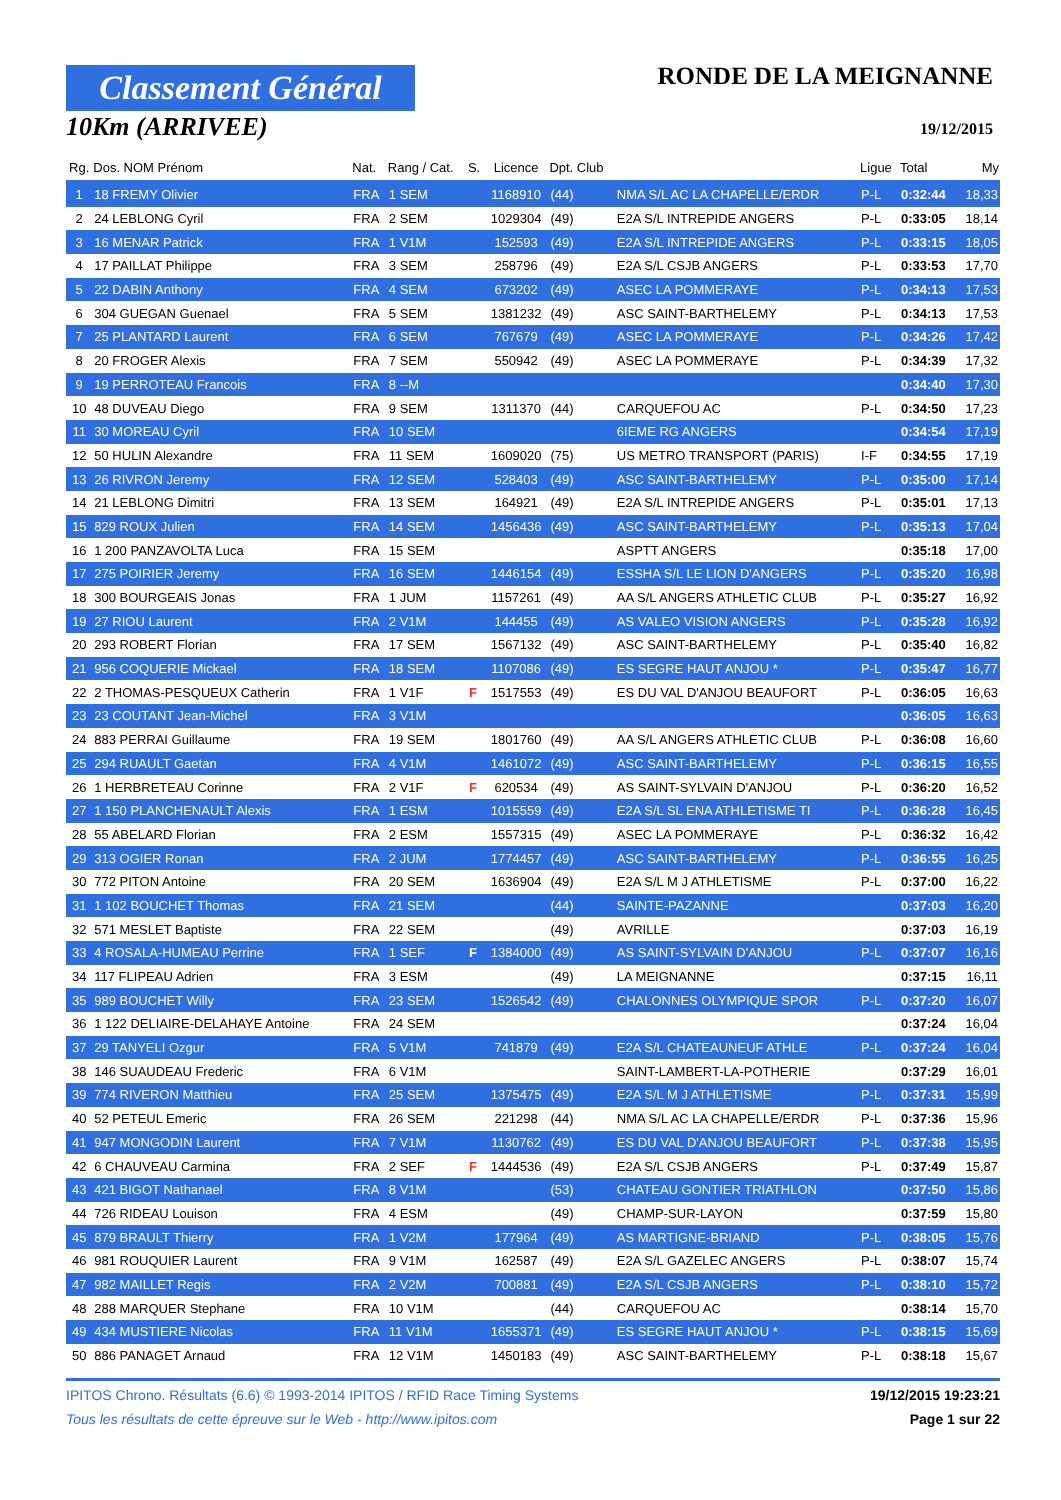Classement Général
10Km (ARRIVEE)
RONDE DE LA MEIGNANNE
19/12/2015
| Rg. | Dos. NOM Prénom | Nat. | Rang / Cat. | S. | Licence | Dpt. Club | | Ligue | Total | My |
| --- | --- | --- | --- | --- | --- | --- | --- | --- | --- | --- |
| 1 | 18 FREMY Olivier | FRA | 1 SEM | | 1168910 | (44) | NMA S/L AC LA CHAPELLE/ERDR | P-L | 0:32:44 | 18,33 |
| 2 | 24 LEBLONG Cyril | FRA | 2 SEM | | 1029304 | (49) | E2A S/L INTREPIDE ANGERS | P-L | 0:33:05 | 18,14 |
| 3 | 16 MENAR Patrick | FRA | 1 V1M | | 152593 | (49) | E2A S/L INTREPIDE ANGERS | P-L | 0:33:15 | 18,05 |
| 4 | 17 PAILLAT Philippe | FRA | 3 SEM | | 258796 | (49) | E2A S/L CSJB ANGERS | P-L | 0:33:53 | 17,70 |
| 5 | 22 DABIN Anthony | FRA | 4 SEM | | 673202 | (49) | ASEC LA POMMERAYE | P-L | 0:34:13 | 17,53 |
| 6 | 304 GUEGAN Guenael | FRA | 5 SEM | | 1381232 | (49) | ASC SAINT-BARTHELEMY | P-L | 0:34:13 | 17,53 |
| 7 | 25 PLANTARD Laurent | FRA | 6 SEM | | 767679 | (49) | ASEC LA POMMERAYE | P-L | 0:34:26 | 17,42 |
| 8 | 20 FROGER Alexis | FRA | 7 SEM | | 550942 | (49) | ASEC LA POMMERAYE | P-L | 0:34:39 | 17,32 |
| 9 | 19 PERROTEAU Francois | FRA | 8 --M | | | | | | 0:34:40 | 17,30 |
| 10 | 48 DUVEAU Diego | FRA | 9 SEM | | 1311370 | (44) | CARQUEFOU AC | P-L | 0:34:50 | 17,23 |
| 11 | 30 MOREAU Cyril | FRA | 10 SEM | | | | 6IEME RG ANGERS | | 0:34:54 | 17,19 |
| 12 | 50 HULIN Alexandre | FRA | 11 SEM | | 1609020 | (75) | US METRO TRANSPORT (PARIS) | I-F | 0:34:55 | 17,19 |
| 13 | 26 RIVRON Jeremy | FRA | 12 SEM | | 528403 | (49) | ASC SAINT-BARTHELEMY | P-L | 0:35:00 | 17,14 |
| 14 | 21 LEBLONG Dimitri | FRA | 13 SEM | | 164921 | (49) | E2A S/L INTREPIDE ANGERS | P-L | 0:35:01 | 17,13 |
| 15 | 829 ROUX Julien | FRA | 14 SEM | | 1456436 | (49) | ASC SAINT-BARTHELEMY | P-L | 0:35:13 | 17,04 |
| 16 | 1 200 PANZAVOLTA Luca | FRA | 15 SEM | | | | ASPTT ANGERS | | 0:35:18 | 17,00 |
| 17 | 275 POIRIER Jeremy | FRA | 16 SEM | | 1446154 | (49) | ESSHA S/L LE LION D'ANGERS | P-L | 0:35:20 | 16,98 |
| 18 | 300 BOURGEAIS Jonas | FRA | 1 JUM | | 1157261 | (49) | AA S/L ANGERS ATHLETIC CLUB | P-L | 0:35:27 | 16,92 |
| 19 | 27 RIOU Laurent | FRA | 2 V1M | | 144455 | (49) | AS VALEO VISION ANGERS | P-L | 0:35:28 | 16,92 |
| 20 | 293 ROBERT Florian | FRA | 17 SEM | | 1567132 | (49) | ASC SAINT-BARTHELEMY | P-L | 0:35:40 | 16,82 |
| 21 | 956 COQUERIE Mickael | FRA | 18 SEM | | 1107086 | (49) | ES SEGRE HAUT ANJOU * | P-L | 0:35:47 | 16,77 |
| 22 | 2 THOMAS-PESQUEUX Catherin | FRA | 1 V1F | F | 1517553 | (49) | ES DU VAL D'ANJOU BEAUFORT | P-L | 0:36:05 | 16,63 |
| 23 | 23 COUTANT Jean-Michel | FRA | 3 V1M | | | | | | 0:36:05 | 16,63 |
| 24 | 883 PERRAI Guillaume | FRA | 19 SEM | | 1801760 | (49) | AA S/L ANGERS ATHLETIC CLUB | P-L | 0:36:08 | 16,60 |
| 25 | 294 RUAULT Gaetan | FRA | 4 V1M | | 1461072 | (49) | ASC SAINT-BARTHELEMY | P-L | 0:36:15 | 16,55 |
| 26 | 1 HERBRETEAU Corinne | FRA | 2 V1F | F | 620534 | (49) | AS SAINT-SYLVAIN D'ANJOU | P-L | 0:36:20 | 16,52 |
| 27 | 1 150 PLANCHENAULT Alexis | FRA | 1 ESM | | 1015559 | (49) | E2A S/L SL ENA ATHLETISME TI | P-L | 0:36:28 | 16,45 |
| 28 | 55 ABELARD Florian | FRA | 2 ESM | | 1557315 | (49) | ASEC LA POMMERAYE | P-L | 0:36:32 | 16,42 |
| 29 | 313 OGIER Ronan | FRA | 2 JUM | | 1774457 | (49) | ASC SAINT-BARTHELEMY | P-L | 0:36:55 | 16,25 |
| 30 | 772 PITON Antoine | FRA | 20 SEM | | 1636904 | (49) | E2A S/L M J ATHLETISME | P-L | 0:37:00 | 16,22 |
| 31 | 1 102 BOUCHET Thomas | FRA | 21 SEM | | | (44) | SAINTE-PAZANNE | | 0:37:03 | 16,20 |
| 32 | 571 MESLET Baptiste | FRA | 22 SEM | | | (49) | AVRILLE | | 0:37:03 | 16,19 |
| 33 | 4 ROSALA-HUMEAU Perrine | FRA | 1 SEF | F | 1384000 | (49) | AS SAINT-SYLVAIN D'ANJOU | P-L | 0:37:07 | 16,16 |
| 34 | 117 FLIPEAU Adrien | FRA | 3 ESM | | | (49) | LA MEIGNANNE | | 0:37:15 | 16,11 |
| 35 | 989 BOUCHET Willy | FRA | 23 SEM | | 1526542 | (49) | CHALONNES OLYMPIQUE SPOR | P-L | 0:37:20 | 16,07 |
| 36 | 1 122 DELIAIRE-DELAHAYE Antoine | FRA | 24 SEM | | | | | | 0:37:24 | 16,04 |
| 37 | 29 TANYELI Ozgur | FRA | 5 V1M | | 741879 | (49) | E2A S/L CHATEAUNEUF ATHLE | P-L | 0:37:24 | 16,04 |
| 38 | 146 SUAUDEAU Frederic | FRA | 6 V1M | | | | SAINT-LAMBERT-LA-POTHERIE | | 0:37:29 | 16,01 |
| 39 | 774 RIVERON Matthieu | FRA | 25 SEM | | 1375475 | (49) | E2A S/L M J ATHLETISME | P-L | 0:37:31 | 15,99 |
| 40 | 52 PETEUL Emeric | FRA | 26 SEM | | 221298 | (44) | NMA S/L AC LA CHAPELLE/ERDR | P-L | 0:37:36 | 15,96 |
| 41 | 947 MONGODIN Laurent | FRA | 7 V1M | | 1130762 | (49) | ES DU VAL D'ANJOU BEAUFORT | P-L | 0:37:38 | 15,95 |
| 42 | 6 CHAUVEAU Carmina | FRA | 2 SEF | F | 1444536 | (49) | E2A S/L CSJB ANGERS | P-L | 0:37:49 | 15,87 |
| 43 | 421 BIGOT Nathanael | FRA | 8 V1M | | | (53) | CHATEAU GONTIER TRIATHLON | | 0:37:50 | 15,86 |
| 44 | 726 RIDEAU Louison | FRA | 4 ESM | | | (49) | CHAMP-SUR-LAYON | | 0:37:59 | 15,80 |
| 45 | 879 BRAULT Thierry | FRA | 1 V2M | | 177964 | (49) | AS MARTIGNE-BRIAND | P-L | 0:38:05 | 15,76 |
| 46 | 981 ROUQUIER Laurent | FRA | 9 V1M | | 162587 | (49) | E2A S/L GAZELEC ANGERS | P-L | 0:38:07 | 15,74 |
| 47 | 982 MAILLET Regis | FRA | 2 V2M | | 700881 | (49) | E2A S/L CSJB ANGERS | P-L | 0:38:10 | 15,72 |
| 48 | 288 MARQUER Stephane | FRA | 10 V1M | | | (44) | CARQUEFOU AC | | 0:38:14 | 15,70 |
| 49 | 434 MUSTIERE Nicolas | FRA | 11 V1M | | 1655371 | (49) | ES SEGRE HAUT ANJOU * | P-L | 0:38:15 | 15,69 |
| 50 | 886 PANAGET Arnaud | FRA | 12 V1M | | 1450183 | (49) | ASC SAINT-BARTHELEMY | P-L | 0:38:18 | 15,67 |
IPITOS Chrono. Résultats (6.6) © 1993-2014 IPITOS / RFID Race Timing Systems 19/12/2015 19:23:21
Tous les résultats de cette épreuve sur le Web - http://www.ipitos.com Page 1 sur 22